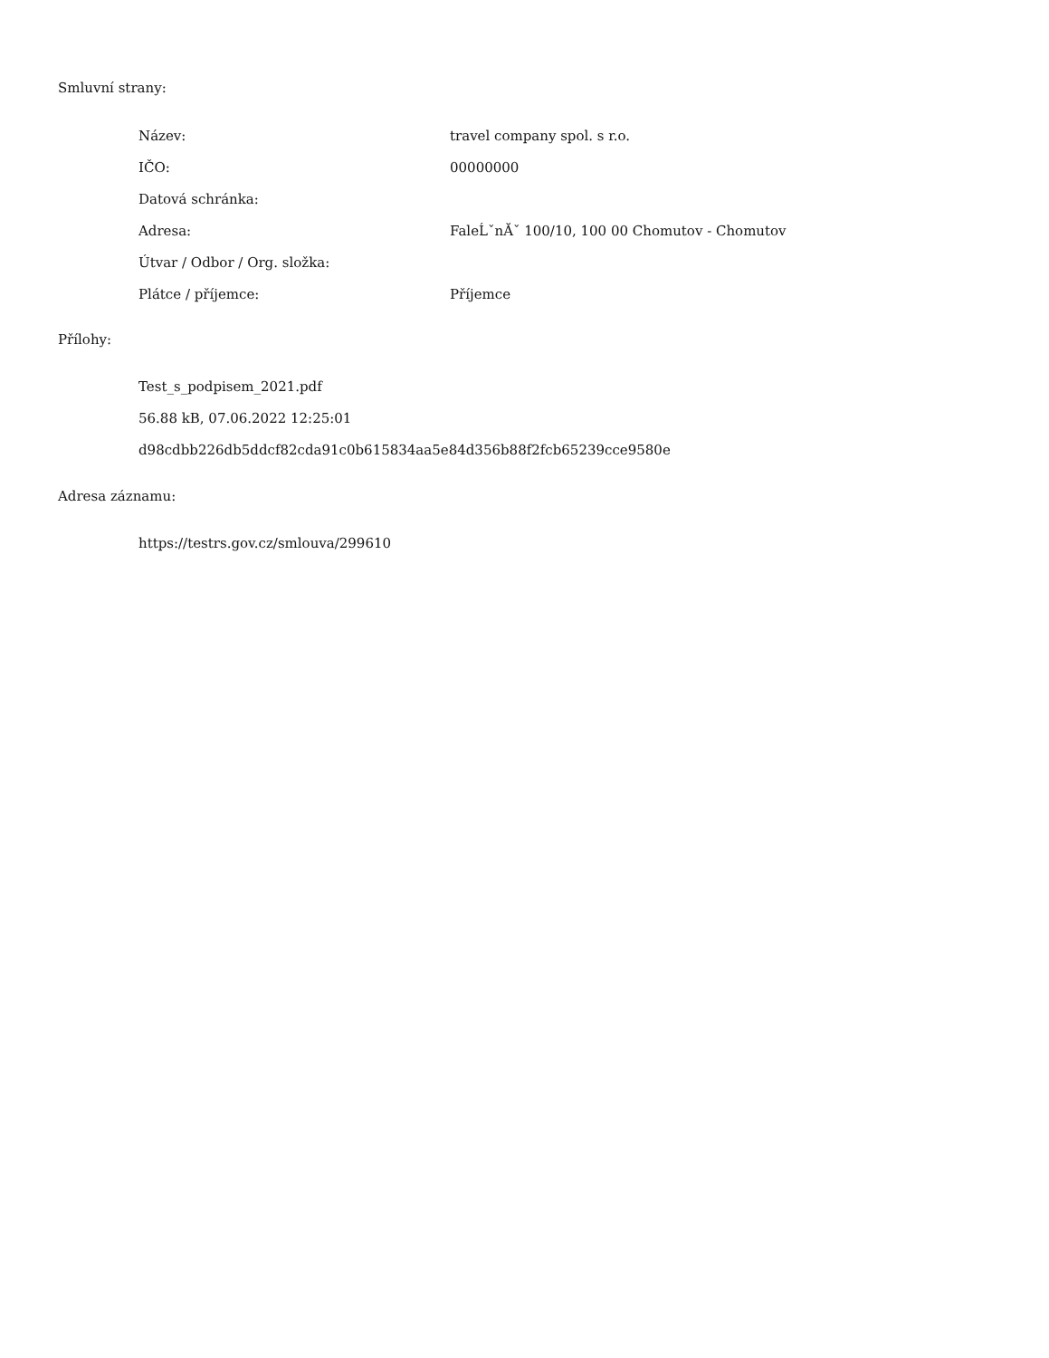Smluvní strany:
| Název: | travel company spol. s r.o. |
| IČO: | 00000000 |
| Datová schránka: | |
| Adresa: | FaleĹˇnĂˇ 100/10, 100 00 Chomutov - Chomutov |
| Útvar / Odbor / Org. složka: | |
| Plátce / příjemce: | Příjemce |
Přílohy:
Test_s_podpisem_2021.pdf
56.88 kB, 07.06.2022 12:25:01
d98cdbb226db5ddcf82cda91c0b615834aa5e84d356b88f2fcb65239cce9580e
Adresa záznamu:
https://testrs.gov.cz/smlouva/299610